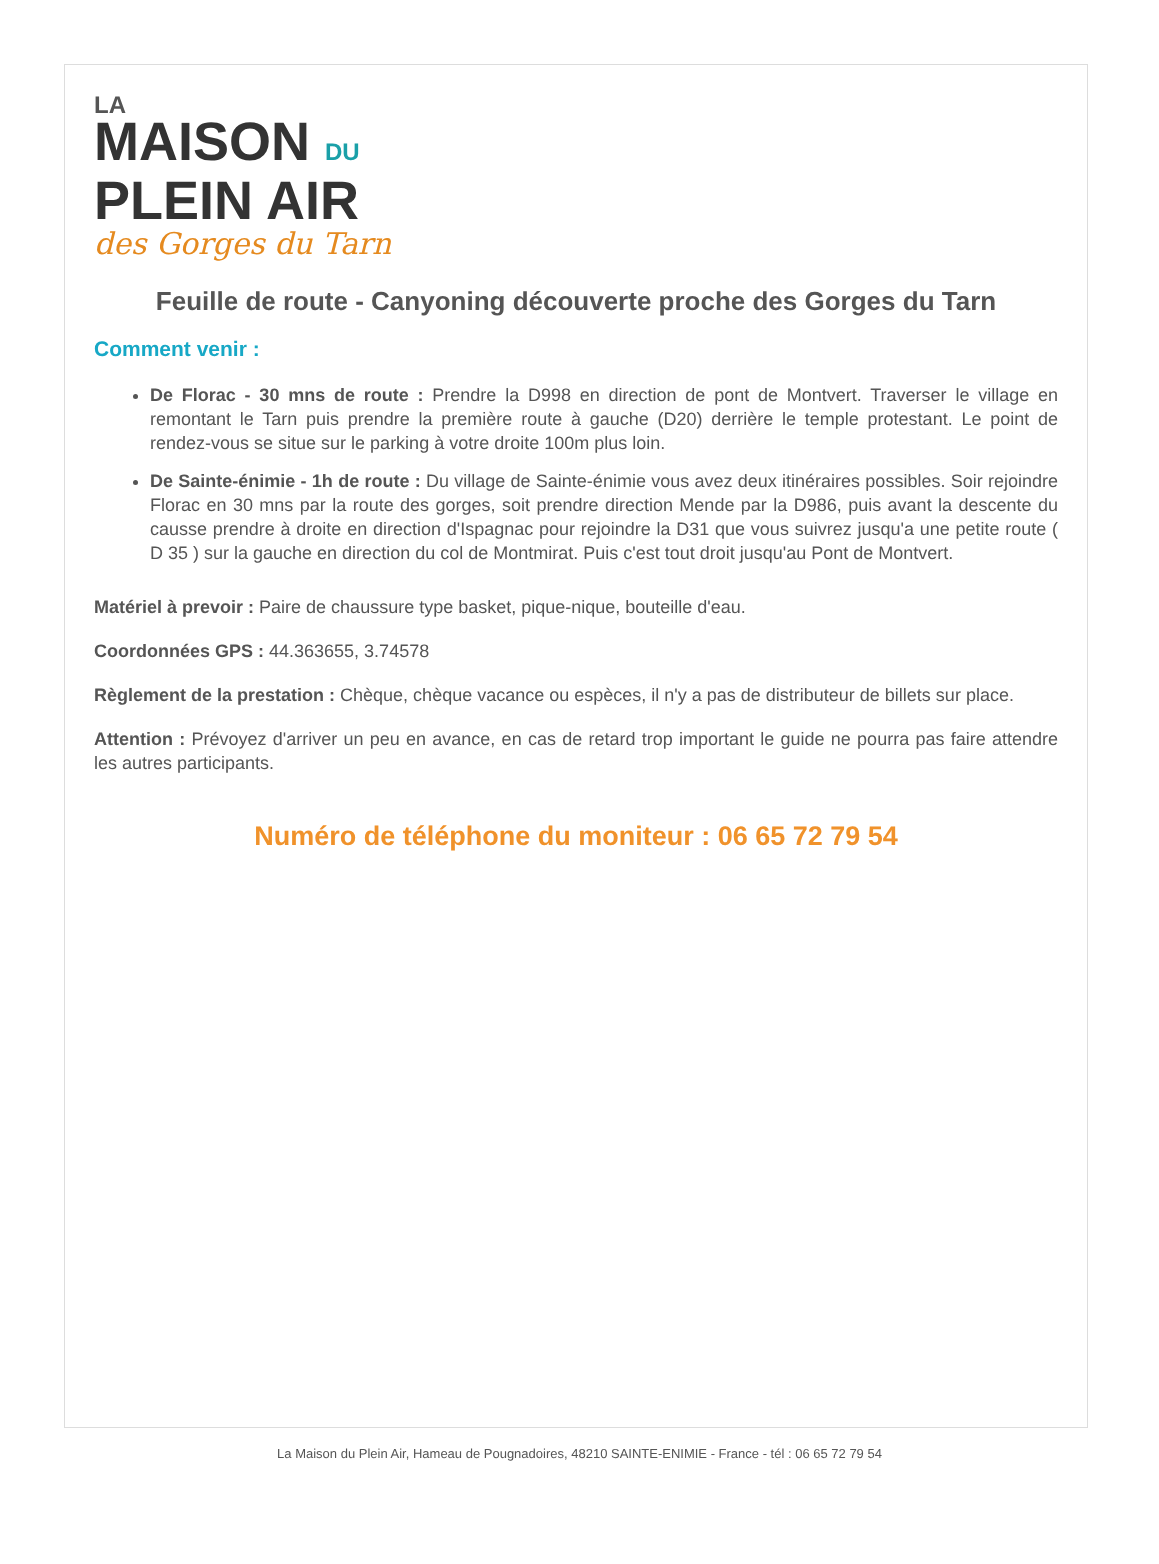LA
MAISON DU
PLEIN AIR
des Gorges du Tarn
Feuille de route - Canyoning découverte proche des Gorges du Tarn
Comment venir :
De Florac - 30 mns de route : Prendre la D998 en direction de pont de Montvert. Traverser le village en remontant le Tarn puis prendre la première route à gauche (D20) derrière le temple protestant. Le point de rendez-vous se situe sur le parking à votre droite 100m plus loin.
De Sainte-énimie - 1h de route : Du village de Sainte-énimie vous avez deux itinéraires possibles. Soir rejoindre Florac en 30 mns par la route des gorges, soit prendre direction Mende par la D986, puis avant la descente du causse prendre à droite en direction d'Ispagnac pour rejoindre la D31 que vous suivrez jusqu'a une petite route ( D 35 ) sur la gauche en direction du col de Montmirat. Puis c'est tout droit jusqu'au Pont de Montvert.
Matériel à prevoir : Paire de chaussure type basket, pique-nique, bouteille d'eau.
Coordonnées GPS : 44.363655, 3.74578
Règlement de la prestation : Chèque, chèque vacance ou espèces, il n'y a pas de distributeur de billets sur place.
Attention : Prévoyez d'arriver un peu en avance, en cas de retard trop important le guide ne pourra pas faire attendre les autres participants.
Numéro de téléphone du moniteur : 06 65 72 79 54
La Maison du Plein Air, Hameau de Pougnadoires, 48210 SAINTE-ENIMIE - France - tél : 06 65 72 79 54